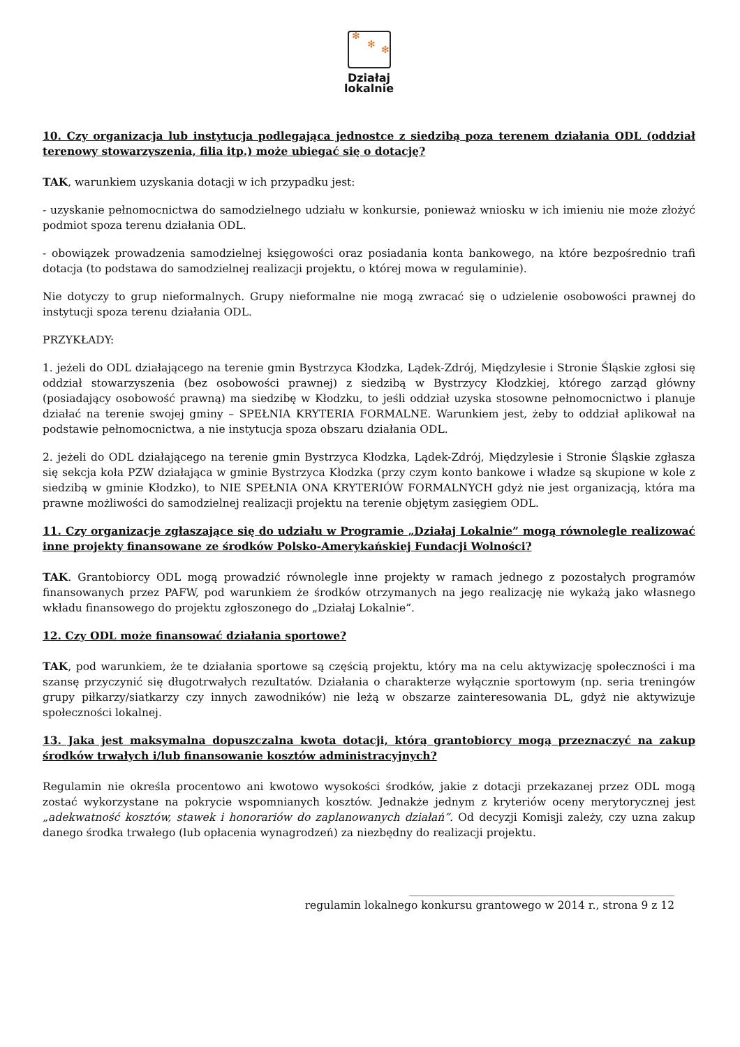✻ ✻ ✻
Działaj
lokalnie
10. Czy organizacja lub instytucja podlegająca jednostce z siedzibą poza terenem działania ODL (oddział terenowy stowarzyszenia, filia itp.) może ubiegać się o dotację?
TAK, warunkiem uzyskania dotacji w ich przypadku jest:
- uzyskanie pełnomocnictwa do samodzielnego udziału w konkursie, ponieważ wniosku w ich imieniu nie może złożyć podmiot spoza terenu działania ODL.
- obowiązek prowadzenia samodzielnej księgowości oraz posiadania konta bankowego, na które bezpośrednio trafi dotacja (to podstawa do samodzielnej realizacji projektu, o której mowa w regulaminie).
Nie dotyczy to grup nieformalnych. Grupy nieformalne nie mogą zwracać się o udzielenie osobowości prawnej do instytucji spoza terenu działania ODL.
PRZYKŁADY:
1. jeżeli do ODL działającego na terenie gmin Bystrzyca Kłodzka, Lądek-Zdrój, Międzylesie i Stronie Śląskie zgłosi się oddział stowarzyszenia (bez osobowości prawnej) z siedzibą w Bystrzycy Kłodzkiej, którego zarząd główny (posiadający osobowość prawną) ma siedzibę w Kłodzku, to jeśli oddział uzyska stosowne pełnomocnictwo i planuje działać na terenie swojej gminy – SPEŁNIA KRYTERIA FORMALNE. Warunkiem jest, żeby to oddział aplikował na podstawie pełnomocnictwa, a nie instytucja spoza obszaru działania ODL.
2. jeżeli do ODL działającego na terenie gmin Bystrzyca Kłodzka, Lądek-Zdrój, Międzylesie i Stronie Śląskie zgłasza się sekcja koła PZW działająca w gminie Bystrzyca Kłodzka (przy czym konto bankowe i władze są skupione w kole z siedzibą w gminie Kłodzko), to NIE SPEŁNIA ONA KRYTERIÓW FORMALNYCH gdyż nie jest organizacją, która ma prawne możliwości do samodzielnej realizacji projektu na terenie objętym zasięgiem ODL.
11. Czy organizacje zgłaszające się do udziału w Programie „Działaj Lokalnie” mogą równolegle realizować inne projekty finansowane ze środków Polsko-Amerykańskiej Fundacji Wolności?
TAK. Grantobiorcy ODL mogą prowadzić równolegle inne projekty w ramach jednego z pozostałych programów finansowanych przez PAFW, pod warunkiem że środków otrzymanych na jego realizację nie wykażą jako własnego wkładu finansowego do projektu zgłoszonego do „Działaj Lokalnie”.
12. Czy ODL może finansować działania sportowe?
TAK, pod warunkiem, że te działania sportowe są częścią projektu, który ma na celu aktywizację społeczności i ma szansę przyczynić się długotrwałych rezultatów. Działania o charakterze wyłącznie sportowym (np. seria treningów grupy piłkarzy/siatkarzy czy innych zawodników) nie leżą w obszarze zainteresowania DL, gdyż nie aktywizuje społeczności lokalnej.
13. Jaka jest maksymalna dopuszczalna kwota dotacji, którą grantobiorcy mogą przeznaczyć na zakup środków trwałych i/lub finansowanie kosztów administracyjnych?
Regulamin nie określa procentowo ani kwotowo wysokości środków, jakie z dotacji przekazanej przez ODL mogą zostać wykorzystane na pokrycie wspomnianych kosztów. Jednakże jednym z kryteriów oceny merytorycznej jest „adekwatność kosztów, stawek i honorariów do zaplanowanych działań”. Od decyzji Komisji zależy, czy uzna zakup danego środka trwałego (lub opłacenia wynagrodzeń) za niezbędny do realizacji projektu.
_________________________________________________
regulamin lokalnego konkursu grantowego w 2014 r., strona 9 z 12